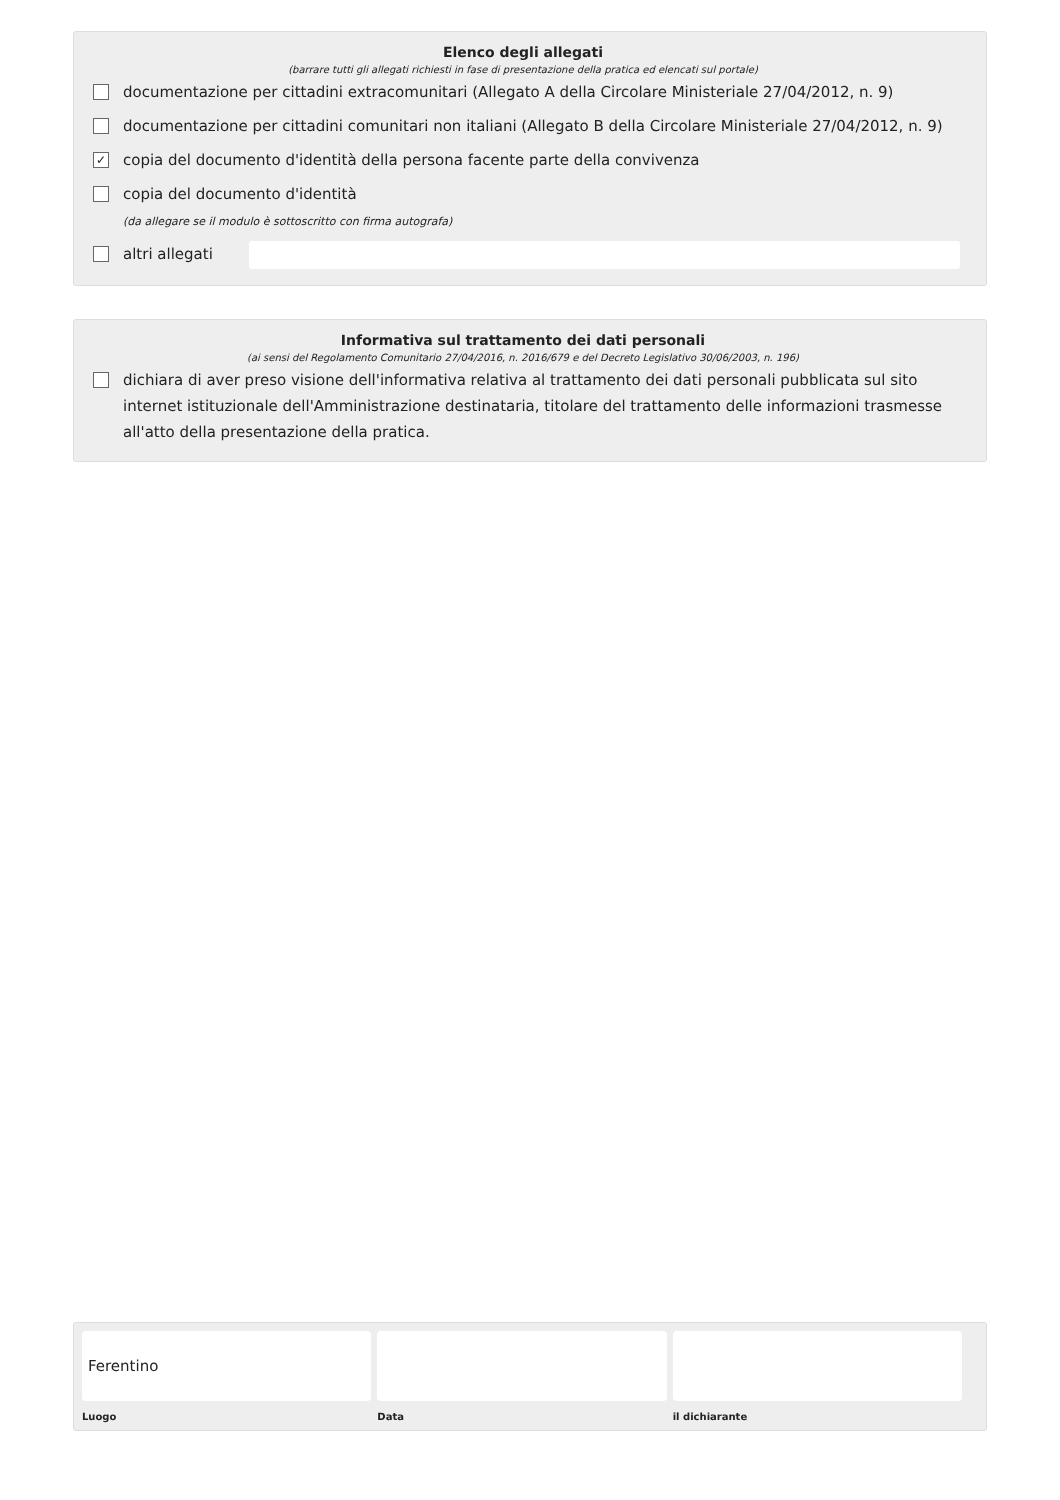Elenco degli allegati
(barrare tutti gli allegati richiesti in fase di presentazione della pratica ed elencati sul portale)
documentazione per cittadini extracomunitari (Allegato A della Circolare Ministeriale 27/04/2012, n. 9)
documentazione per cittadini comunitari non italiani (Allegato B della Circolare Ministeriale 27/04/2012, n. 9)
✓ copia del documento d'identità della persona facente parte della convivenza
copia del documento d'identità
(da allegare se il modulo è sottoscritto con firma autografa)
altri allegati
Informativa sul trattamento dei dati personali
(ai sensi del Regolamento Comunitario 27/04/2016, n. 2016/679 e del Decreto Legislativo 30/06/2003, n. 196)
dichiara di aver preso visione dell'informativa relativa al trattamento dei dati personali pubblicata sul sito internet istituzionale dell'Amministrazione destinataria, titolare del trattamento delle informazioni trasmesse all'atto della presentazione della pratica.
Ferentino
Luogo
Data il dichiarante